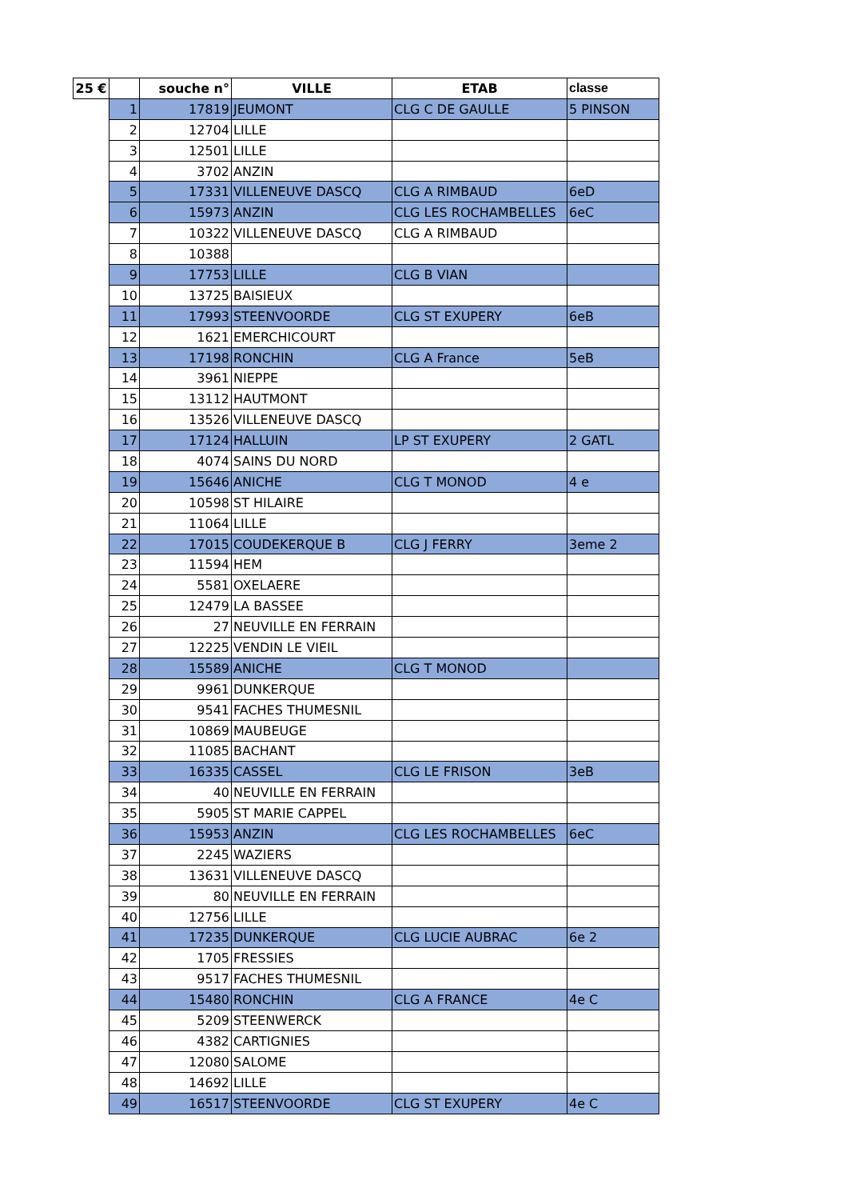| 25 € | | souche n° | VILLE | ETAB | classe |
| --- | --- | --- | --- | --- | --- |
| | 1 | 17819 | JEUMONT | CLG C DE GAULLE | 5 PINSON |
| | 2 | 12704 | LILLE | | |
| | 3 | 12501 | LILLE | | |
| | 4 | 3702 | ANZIN | | |
| | 5 | 17331 | VILLENEUVE DASCQ | CLG A RIMBAUD | 6eD |
| | 6 | 15973 | ANZIN | CLG LES ROCHAMBELLES | 6eC |
| | 7 | 10322 | VILLENEUVE DASCQ | CLG A RIMBAUD | |
| | 8 | 10388 | | | |
| | 9 | 17753 | LILLE | CLG B VIAN | |
| | 10 | 13725 | BAISIEUX | | |
| | 11 | 17993 | STEENVOORDE | CLG ST EXUPERY | 6eB |
| | 12 | 1621 | EMERCHICOURT | | |
| | 13 | 17198 | RONCHIN | CLG A France | 5eB |
| | 14 | 3961 | NIEPPE | | |
| | 15 | 13112 | HAUTMONT | | |
| | 16 | 13526 | VILLENEUVE DASCQ | | |
| | 17 | 17124 | HALLUIN | LP ST EXUPERY | 2 GATL |
| | 18 | 4074 | SAINS DU NORD | | |
| | 19 | 15646 | ANICHE | CLG T MONOD | 4 e |
| | 20 | 10598 | ST HILAIRE | | |
| | 21 | 11064 | LILLE | | |
| | 22 | 17015 | COUDEKERQUE B | CLG J FERRY | 3eme 2 |
| | 23 | 11594 | HEM | | |
| | 24 | 5581 | OXELAERE | | |
| | 25 | 12479 | LA BASSEE | | |
| | 26 | 27 | NEUVILLE EN FERRAIN | | |
| | 27 | 12225 | VENDIN LE VIEIL | | |
| | 28 | 15589 | ANICHE | CLG T MONOD | |
| | 29 | 9961 | DUNKERQUE | | |
| | 30 | 9541 | FACHES THUMESNIL | | |
| | 31 | 10869 | MAUBEUGE | | |
| | 32 | 11085 | BACHANT | | |
| | 33 | 16335 | CASSEL | CLG LE FRISON | 3eB |
| | 34 | 40 | NEUVILLE EN FERRAIN | | |
| | 35 | 5905 | ST MARIE CAPPEL | | |
| | 36 | 15953 | ANZIN | CLG LES ROCHAMBELLES | 6eC |
| | 37 | 2245 | WAZIERS | | |
| | 38 | 13631 | VILLENEUVE DASCQ | | |
| | 39 | 80 | NEUVILLE EN FERRAIN | | |
| | 40 | 12756 | LILLE | | |
| | 41 | 17235 | DUNKERQUE | CLG LUCIE AUBRAC | 6e 2 |
| | 42 | 1705 | FRESSIES | | |
| | 43 | 9517 | FACHES THUMESNIL | | |
| | 44 | 15480 | RONCHIN | CLG A FRANCE | 4e C |
| | 45 | 5209 | STEENWERCK | | |
| | 46 | 4382 | CARTIGNIES | | |
| | 47 | 12080 | SALOME | | |
| | 48 | 14692 | LILLE | | |
| | 49 | 16517 | STEENVOORDE | CLG ST EXUPERY | 4e C |